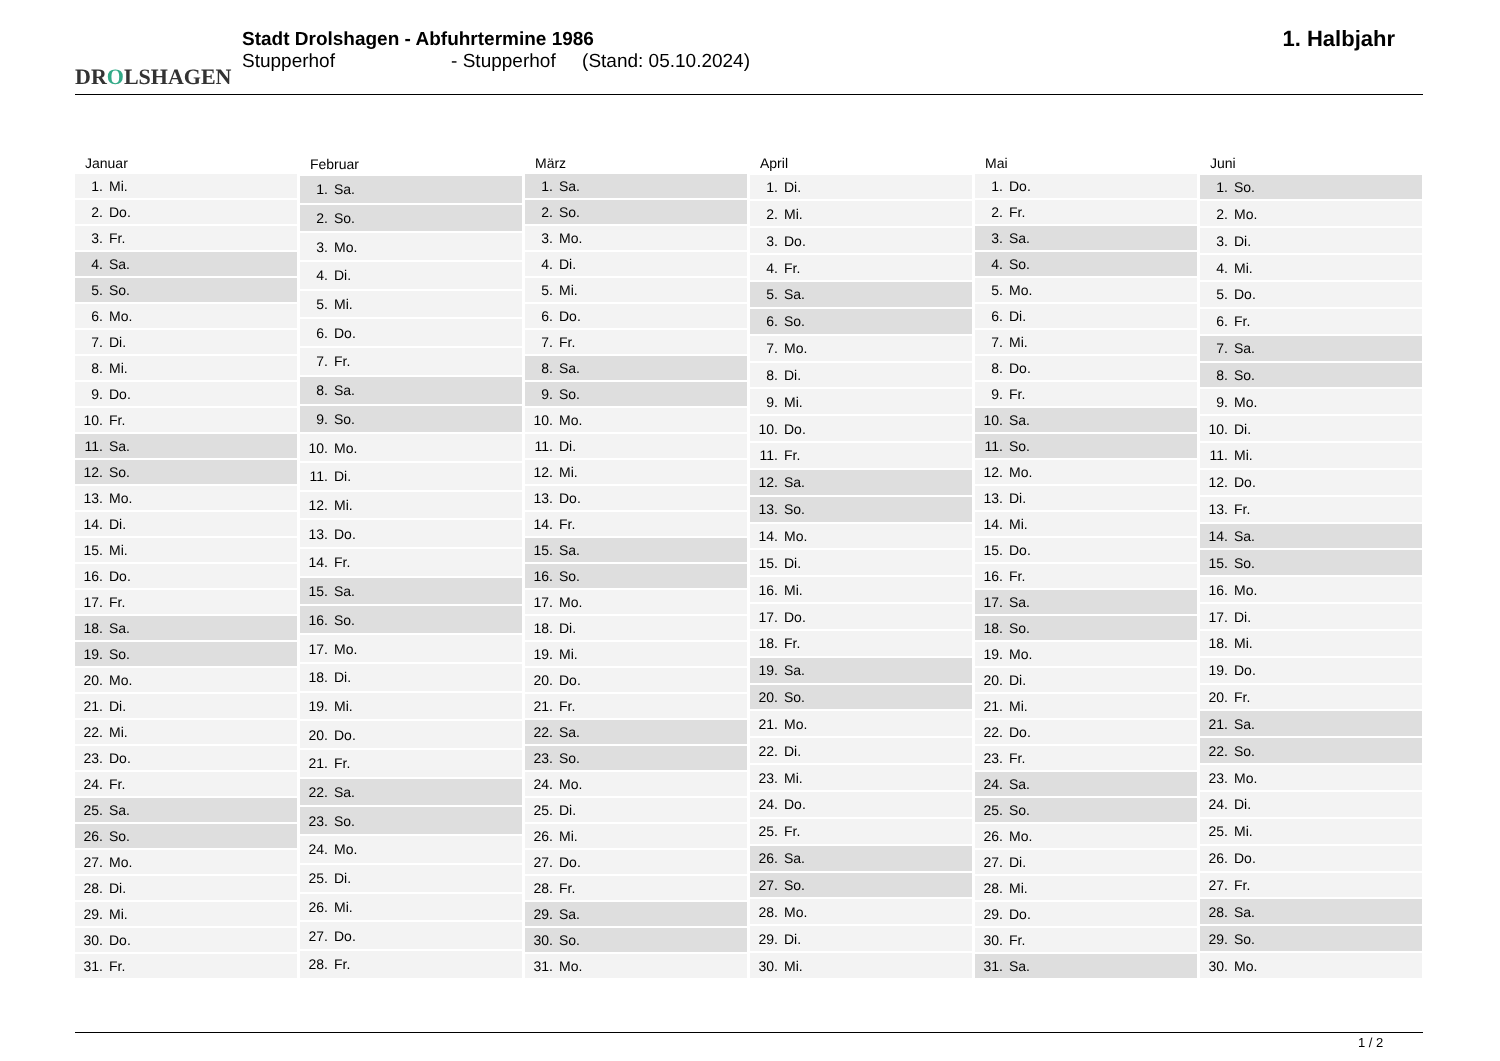DROLSHAGEN
Stadt Drolshagen - Abfuhrtermine 1986
Stupperhof - Stupperhof (Stand: 05.10.2024)
1. Halbjahr
| Januar | |
| --- | --- |
| 1. | Mi. |
| 2. | Do. |
| 3. | Fr. |
| 4. | Sa. |
| 5. | So. |
| 6. | Mo. |
| 7. | Di. |
| 8. | Mi. |
| 9. | Do. |
| 10. | Fr. |
| 11. | Sa. |
| 12. | So. |
| 13. | Mo. |
| 14. | Di. |
| 15. | Mi. |
| 16. | Do. |
| 17. | Fr. |
| 18. | Sa. |
| 19. | So. |
| 20. | Mo. |
| 21. | Di. |
| 22. | Mi. |
| 23. | Do. |
| 24. | Fr. |
| 25. | Sa. |
| 26. | So. |
| 27. | Mo. |
| 28. | Di. |
| 29. | Mi. |
| 30. | Do. |
| 31. | Fr. |
| Februar | |
| --- | --- |
| 1. | Sa. |
| 2. | So. |
| 3. | Mo. |
| 4. | Di. |
| 5. | Mi. |
| 6. | Do. |
| 7. | Fr. |
| 8. | Sa. |
| 9. | So. |
| 10. | Mo. |
| 11. | Di. |
| 12. | Mi. |
| 13. | Do. |
| 14. | Fr. |
| 15. | Sa. |
| 16. | So. |
| 17. | Mo. |
| 18. | Di. |
| 19. | Mi. |
| 20. | Do. |
| 21. | Fr. |
| 22. | Sa. |
| 23. | So. |
| 24. | Mo. |
| 25. | Di. |
| 26. | Mi. |
| 27. | Do. |
| 28. | Fr. |
| März | |
| --- | --- |
| 1. | Sa. |
| 2. | So. |
| 3. | Mo. |
| 4. | Di. |
| 5. | Mi. |
| 6. | Do. |
| 7. | Fr. |
| 8. | Sa. |
| 9. | So. |
| 10. | Mo. |
| 11. | Di. |
| 12. | Mi. |
| 13. | Do. |
| 14. | Fr. |
| 15. | Sa. |
| 16. | So. |
| 17. | Mo. |
| 18. | Di. |
| 19. | Mi. |
| 20. | Do. |
| 21. | Fr. |
| 22. | Sa. |
| 23. | So. |
| 24. | Mo. |
| 25. | Di. |
| 26. | Mi. |
| 27. | Do. |
| 28. | Fr. |
| 29. | Sa. |
| 30. | So. |
| 31. | Mo. |
| April | |
| --- | --- |
| 1. | Di. |
| 2. | Mi. |
| 3. | Do. |
| 4. | Fr. |
| 5. | Sa. |
| 6. | So. |
| 7. | Mo. |
| 8. | Di. |
| 9. | Mi. |
| 10. | Do. |
| 11. | Fr. |
| 12. | Sa. |
| 13. | So. |
| 14. | Mo. |
| 15. | Di. |
| 16. | Mi. |
| 17. | Do. |
| 18. | Fr. |
| 19. | Sa. |
| 20. | So. |
| 21. | Mo. |
| 22. | Di. |
| 23. | Mi. |
| 24. | Do. |
| 25. | Fr. |
| 26. | Sa. |
| 27. | So. |
| 28. | Mo. |
| 29. | Di. |
| 30. | Mi. |
| Mai | |
| --- | --- |
| 1. | Do. |
| 2. | Fr. |
| 3. | Sa. |
| 4. | So. |
| 5. | Mo. |
| 6. | Di. |
| 7. | Mi. |
| 8. | Do. |
| 9. | Fr. |
| 10. | Sa. |
| 11. | So. |
| 12. | Mo. |
| 13. | Di. |
| 14. | Mi. |
| 15. | Do. |
| 16. | Fr. |
| 17. | Sa. |
| 18. | So. |
| 19. | Mo. |
| 20. | Di. |
| 21. | Mi. |
| 22. | Do. |
| 23. | Fr. |
| 24. | Sa. |
| 25. | So. |
| 26. | Mo. |
| 27. | Di. |
| 28. | Mi. |
| 29. | Do. |
| 30. | Fr. |
| 31. | Sa. |
| Juni | |
| --- | --- |
| 1. | So. |
| 2. | Mo. |
| 3. | Di. |
| 4. | Mi. |
| 5. | Do. |
| 6. | Fr. |
| 7. | Sa. |
| 8. | So. |
| 9. | Mo. |
| 10. | Di. |
| 11. | Mi. |
| 12. | Do. |
| 13. | Fr. |
| 14. | Sa. |
| 15. | So. |
| 16. | Mo. |
| 17. | Di. |
| 18. | Mi. |
| 19. | Do. |
| 20. | Fr. |
| 21. | Sa. |
| 22. | So. |
| 23. | Mo. |
| 24. | Di. |
| 25. | Mi. |
| 26. | Do. |
| 27. | Fr. |
| 28. | Sa. |
| 29. | So. |
| 30. | Mo. |
1 / 2